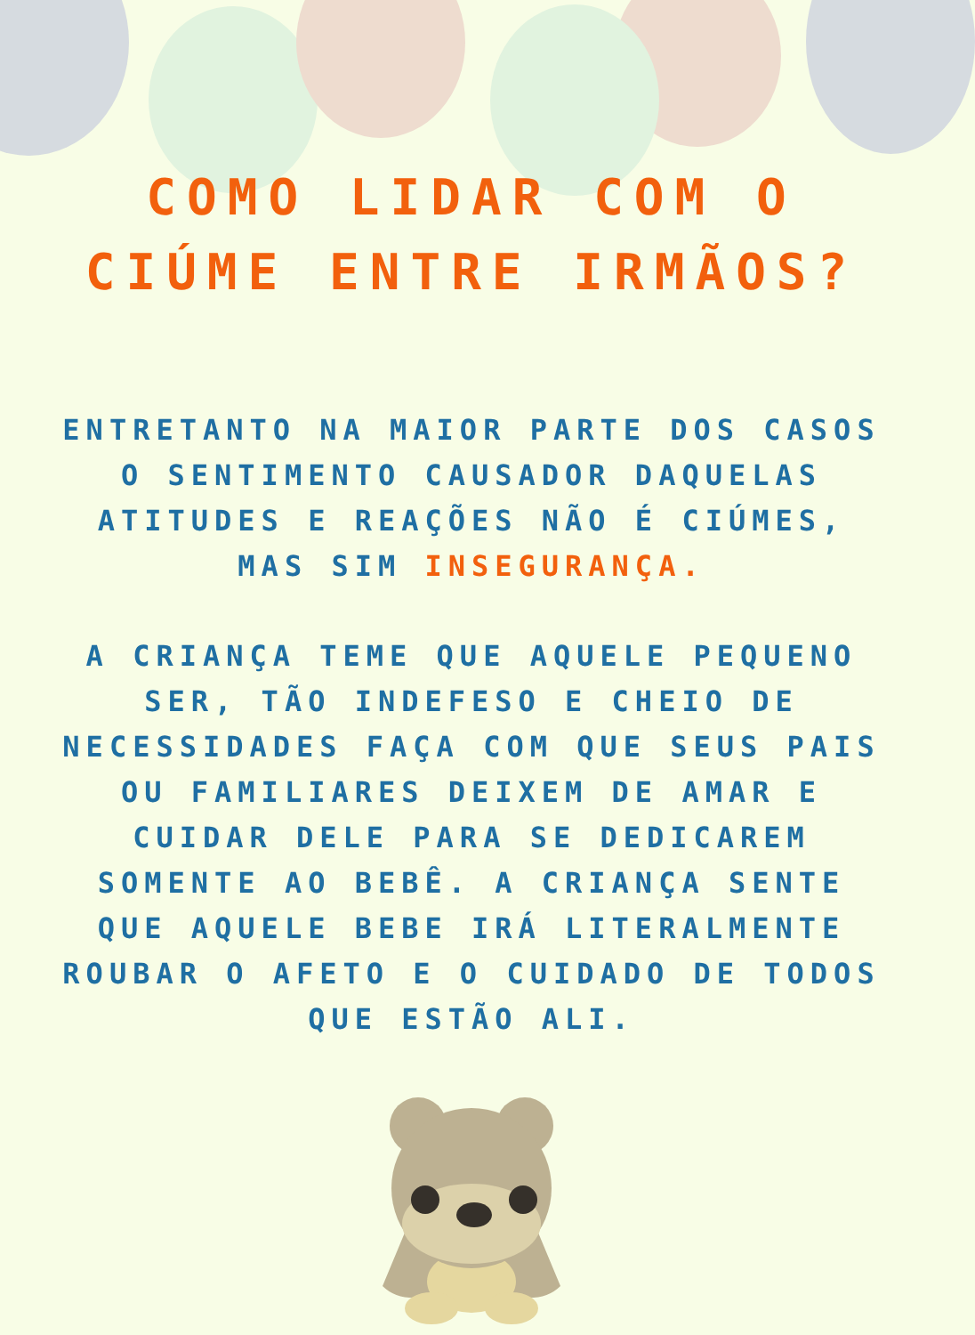COMO LIDAR COM O
CIÚME ENTRE IRMÃOS?
ENTRETANTO NA MAIOR PARTE DOS CASOS O SENTIMENTO CAUSADOR DAQUELAS ATITUDES E REAÇÕES NÃO É CIÚMES, MAS SIM INSEGURANÇA.
A CRIANÇA TEME QUE AQUELE PEQUENO SER, TÃO INDEFESO E CHEIO DE NECESSIDADES FAÇA COM QUE SEUS PAIS OU FAMILIARES DEIXEM DE AMAR E CUIDAR DELE PARA SE DEDICAREM SOMENTE AO BEBÊ. A CRIANÇA SENTE QUE AQUELE BEBE IRÁ LITERALMENTE ROUBAR O AFETO E O CUIDADO DE TODOS QUE ESTÃO ALI.